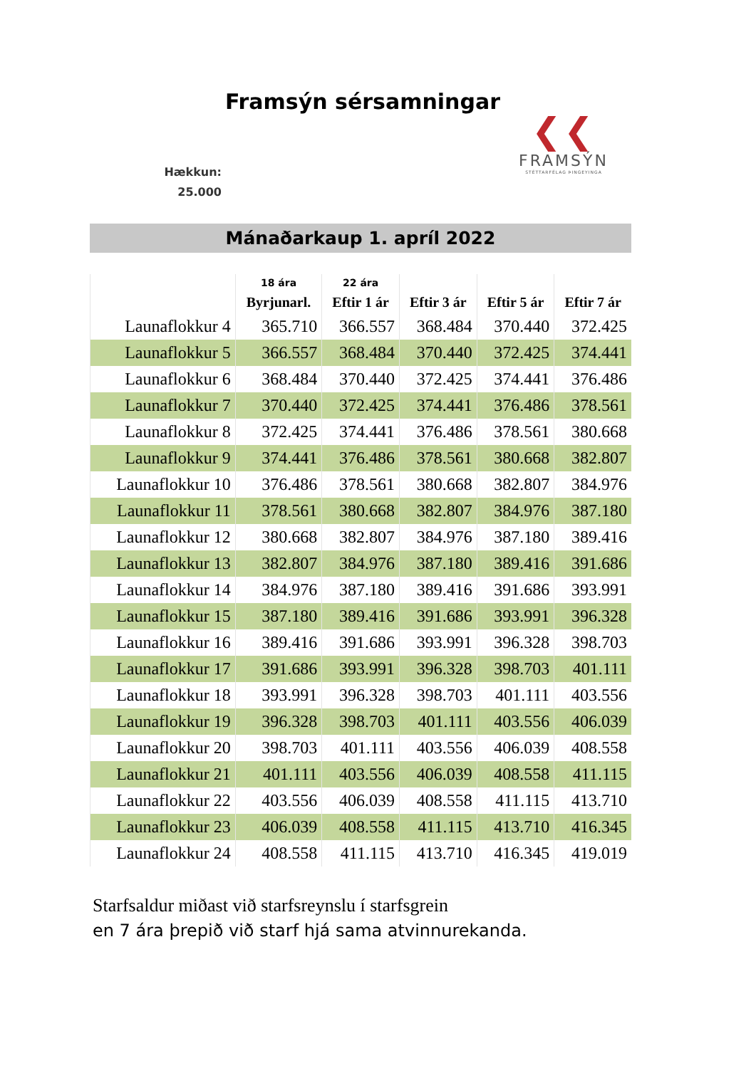Framsýn sérsamningar
❮❮
FRAMSÝN
STÉTTARFÉLAG ÞINGEYINGA
Hækkun:
25.000
Mánaðarkaup 1. apríl 2022
| | 18 ára | 22 ára | | | |
| --- | --- | --- | --- | --- | --- |
| | Byrjunarl. | Eftir 1 ár | Eftir 3 ár | Eftir 5 ár | Eftir 7 ár |
| Launaflokkur 4 | 365.710 | 366.557 | 368.484 | 370.440 | 372.425 |
| Launaflokkur 5 | 366.557 | 368.484 | 370.440 | 372.425 | 374.441 |
| Launaflokkur 6 | 368.484 | 370.440 | 372.425 | 374.441 | 376.486 |
| Launaflokkur 7 | 370.440 | 372.425 | 374.441 | 376.486 | 378.561 |
| Launaflokkur 8 | 372.425 | 374.441 | 376.486 | 378.561 | 380.668 |
| Launaflokkur 9 | 374.441 | 376.486 | 378.561 | 380.668 | 382.807 |
| Launaflokkur 10 | 376.486 | 378.561 | 380.668 | 382.807 | 384.976 |
| Launaflokkur 11 | 378.561 | 380.668 | 382.807 | 384.976 | 387.180 |
| Launaflokkur 12 | 380.668 | 382.807 | 384.976 | 387.180 | 389.416 |
| Launaflokkur 13 | 382.807 | 384.976 | 387.180 | 389.416 | 391.686 |
| Launaflokkur 14 | 384.976 | 387.180 | 389.416 | 391.686 | 393.991 |
| Launaflokkur 15 | 387.180 | 389.416 | 391.686 | 393.991 | 396.328 |
| Launaflokkur 16 | 389.416 | 391.686 | 393.991 | 396.328 | 398.703 |
| Launaflokkur 17 | 391.686 | 393.991 | 396.328 | 398.703 | 401.111 |
| Launaflokkur 18 | 393.991 | 396.328 | 398.703 | 401.111 | 403.556 |
| Launaflokkur 19 | 396.328 | 398.703 | 401.111 | 403.556 | 406.039 |
| Launaflokkur 20 | 398.703 | 401.111 | 403.556 | 406.039 | 408.558 |
| Launaflokkur 21 | 401.111 | 403.556 | 406.039 | 408.558 | 411.115 |
| Launaflokkur 22 | 403.556 | 406.039 | 408.558 | 411.115 | 413.710 |
| Launaflokkur 23 | 406.039 | 408.558 | 411.115 | 413.710 | 416.345 |
| Launaflokkur 24 | 408.558 | 411.115 | 413.710 | 416.345 | 419.019 |
Starfsaldur miðast við starfsreynslu í starfsgrein
en 7 ára þrepið við starf hjá sama atvinnurekanda.